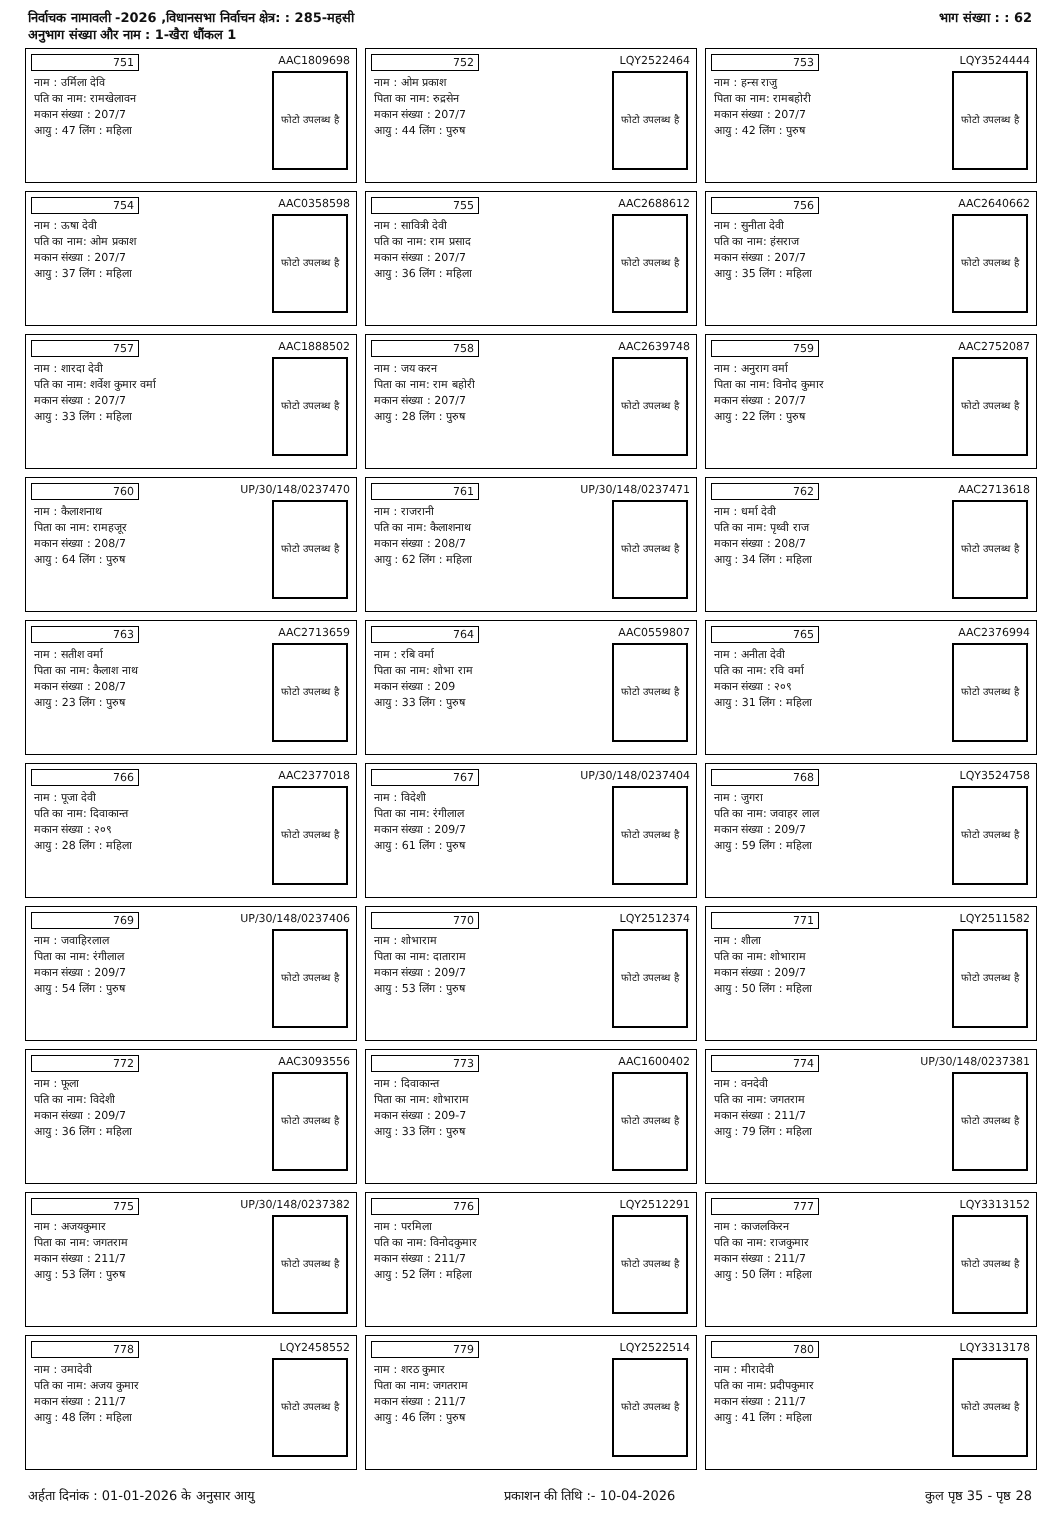निर्वाचक नामावली -2026 ,विधानसभा निर्वाचन क्षेत्र: : 285-महसी भाग संख्या : : 62
अनुभाग संख्या और नाम : 1-खैरा धौंकल 1
751 AAC1809698
नाम : उर्मिला देवि
पति का नाम: रामखेलावन
मकान संख्या : 207/7
आयु : 47 लिंग : महिला
फोटो उपलब्ध है
752 LQY2522464
नाम : ओम प्रकाश
पिता का नाम: रुद्रसेन
मकान संख्या : 207/7
आयु : 44 लिंग : पुरुष
फोटो उपलब्ध है
753 LQY3524444
नाम : हन्स राजु
पिता का नाम: रामबहोरी
मकान संख्या : 207/7
आयु : 42 लिंग : पुरुष
फोटो उपलब्ध है
754 AAC0358598
नाम : ऊषा देवी
पति का नाम: ओम प्रकाश
मकान संख्या : 207/7
आयु : 37 लिंग : महिला
फोटो उपलब्ध है
755 AAC2688612
नाम : सावित्री देवी
पति का नाम: राम प्रसाद
मकान संख्या : 207/7
आयु : 36 लिंग : महिला
फोटो उपलब्ध है
756 AAC2640662
नाम : सुनीता देवी
पति का नाम: हंसराज
मकान संख्या : 207/7
आयु : 35 लिंग : महिला
फोटो उपलब्ध है
757 AAC1888502
नाम : शारदा देवी
पति का नाम: शर्वेश कुमार वर्मा
मकान संख्या : 207/7
आयु : 33 लिंग : महिला
फोटो उपलब्ध है
758 AAC2639748
नाम : जय करन
पिता का नाम: राम बहोरी
मकान संख्या : 207/7
आयु : 28 लिंग : पुरुष
फोटो उपलब्ध है
759 AAC2752087
नाम : अनुराग वर्मा
पिता का नाम: विनोद कुमार
मकान संख्या : 207/7
आयु : 22 लिंग : पुरुष
फोटो उपलब्ध है
760 UP/30/148/0237470
नाम : कैलाशनाथ
पिता का नाम: रामहजूर
मकान संख्या : 208/7
आयु : 64 लिंग : पुरुष
फोटो उपलब्ध है
761 UP/30/148/0237471
नाम : राजरानी
पति का नाम: कैलाशनाथ
मकान संख्या : 208/7
आयु : 62 लिंग : महिला
फोटो उपलब्ध है
762 AAC2713618
नाम : धर्मा देवी
पति का नाम: पृथ्वी राज
मकान संख्या : 208/7
आयु : 34 लिंग : महिला
फोटो उपलब्ध है
763 AAC2713659
नाम : सतीश वर्मा
पिता का नाम: कैलाश नाथ
मकान संख्या : 208/7
आयु : 23 लिंग : पुरुष
फोटो उपलब्ध है
764 AAC0559807
नाम : रबि वर्मा
पिता का नाम: शोभा राम
मकान संख्या : 209
आयु : 33 लिंग : पुरुष
फोटो उपलब्ध है
765 AAC2376994
नाम : अनीता देवी
पति का नाम: रवि वर्मा
मकान संख्या : २०९
आयु : 31 लिंग : महिला
फोटो उपलब्ध है
766 AAC2377018
नाम : पूजा देवी
पति का नाम: दिवाकान्त
मकान संख्या : २०९
आयु : 28 लिंग : महिला
फोटो उपलब्ध है
767 UP/30/148/0237404
नाम : विदेशी
पिता का नाम: रंगीलाल
मकान संख्या : 209/7
आयु : 61 लिंग : पुरुष
फोटो उपलब्ध है
768 LQY3524758
नाम : जुगरा
पति का नाम: जवाहर लाल
मकान संख्या : 209/7
आयु : 59 लिंग : महिला
फोटो उपलब्ध है
769 UP/30/148/0237406
नाम : जवाहिरलाल
पिता का नाम: रंगीलाल
मकान संख्या : 209/7
आयु : 54 लिंग : पुरुष
फोटो उपलब्ध है
770 LQY2512374
नाम : शोभाराम
पिता का नाम: दाताराम
मकान संख्या : 209/7
आयु : 53 लिंग : पुरुष
फोटो उपलब्ध है
771 LQY2511582
नाम : शीला
पति का नाम: शोभाराम
मकान संख्या : 209/7
आयु : 50 लिंग : महिला
फोटो उपलब्ध है
772 AAC3093556
नाम : फूला
पति का नाम: विदेशी
मकान संख्या : 209/7
आयु : 36 लिंग : महिला
फोटो उपलब्ध है
773 AAC1600402
नाम : दिवाकान्त
पिता का नाम: शोभाराम
मकान संख्या : 209-7
आयु : 33 लिंग : पुरुष
फोटो उपलब्ध है
774 UP/30/148/0237381
नाम : वनदेवी
पति का नाम: जगतराम
मकान संख्या : 211/7
आयु : 79 लिंग : महिला
फोटो उपलब्ध है
775 UP/30/148/0237382
नाम : अजयकुमार
पिता का नाम: जगतराम
मकान संख्या : 211/7
आयु : 53 लिंग : पुरुष
फोटो उपलब्ध है
776 LQY2512291
नाम : परमिला
पति का नाम: विनोदकुमार
मकान संख्या : 211/7
आयु : 52 लिंग : महिला
फोटो उपलब्ध है
777 LQY3313152
नाम : काजलकिरन
पति का नाम: राजकुमार
मकान संख्या : 211/7
आयु : 50 लिंग : महिला
फोटो उपलब्ध है
778 LQY2458552
नाम : उमादेवी
पति का नाम: अजय कुमार
मकान संख्या : 211/7
आयु : 48 लिंग : महिला
फोटो उपलब्ध है
779 LQY2522514
नाम : शरठ कुमार
पिता का नाम: जगतराम
मकान संख्या : 211/7
आयु : 46 लिंग : पुरुष
फोटो उपलब्ध है
780 LQY3313178
नाम : मीरादेवी
पति का नाम: प्रदीपकुमार
मकान संख्या : 211/7
आयु : 41 लिंग : महिला
फोटो उपलब्ध है
अर्हता दिनांक : 01-01-2026 के अनुसार आयु प्रकाशन की तिथि :- 10-04-2026 कुल पृष्ठ 35 - पृष्ठ 28